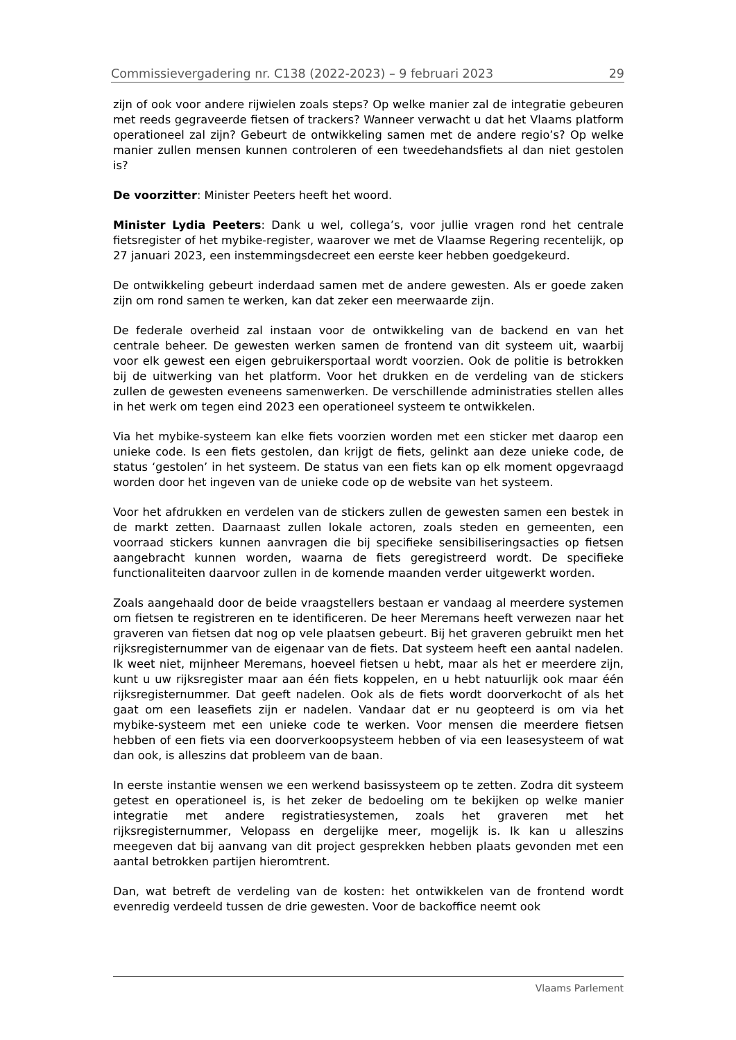Commissievergadering nr. C138 (2022-2023) – 9 februari 2023 29
zijn of ook voor andere rijwielen zoals steps? Op welke manier zal de integratie gebeuren met reeds gegraveerde fietsen of trackers? Wanneer verwacht u dat het Vlaams platform operationeel zal zijn? Gebeurt de ontwikkeling samen met de andere regio’s? Op welke manier zullen mensen kunnen controleren of een tweedehandsfiets al dan niet gestolen is?
De voorzitter: Minister Peeters heeft het woord.
Minister Lydia Peeters: Dank u wel, collega’s, voor jullie vragen rond het centrale fietsregister of het mybike-register, waarover we met de Vlaamse Regering recentelijk, op 27 januari 2023, een instemmingsdecreet een eerste keer hebben goedgekeurd.
De ontwikkeling gebeurt inderdaad samen met de andere gewesten. Als er goede zaken zijn om rond samen te werken, kan dat zeker een meerwaarde zijn.
De federale overheid zal instaan voor de ontwikkeling van de backend en van het centrale beheer. De gewesten werken samen de frontend van dit systeem uit, waarbij voor elk gewest een eigen gebruikersportaal wordt voorzien. Ook de politie is betrokken bij de uitwerking van het platform. Voor het drukken en de verdeling van de stickers zullen de gewesten eveneens samenwerken. De verschillende administraties stellen alles in het werk om tegen eind 2023 een operationeel systeem te ontwikkelen.
Via het mybike-systeem kan elke fiets voorzien worden met een sticker met daarop een unieke code. Is een fiets gestolen, dan krijgt de fiets, gelinkt aan deze unieke code, de status ‘gestolen’ in het systeem. De status van een fiets kan op elk moment opgevraagd worden door het ingeven van de unieke code op de website van het systeem.
Voor het afdrukken en verdelen van de stickers zullen de gewesten samen een bestek in de markt zetten. Daarnaast zullen lokale actoren, zoals steden en gemeenten, een voorraad stickers kunnen aanvragen die bij specifieke sensibiliseringsacties op fietsen aangebracht kunnen worden, waarna de fiets geregistreerd wordt. De specifieke functionaliteiten daarvoor zullen in de komende maanden verder uitgewerkt worden.
Zoals aangehaald door de beide vraagstellers bestaan er vandaag al meerdere systemen om fietsen te registreren en te identificeren. De heer Meremans heeft verwezen naar het graveren van fietsen dat nog op vele plaatsen gebeurt. Bij het graveren gebruikt men het rijksregisternummer van de eigenaar van de fiets. Dat systeem heeft een aantal nadelen. Ik weet niet, mijnheer Meremans, hoeveel fietsen u hebt, maar als het er meerdere zijn, kunt u uw rijksregister maar aan één fiets koppelen, en u hebt natuurlijk ook maar één rijksregisternummer. Dat geeft nadelen. Ook als de fiets wordt doorverkocht of als het gaat om een leasefiets zijn er nadelen. Vandaar dat er nu geopteerd is om via het mybike-systeem met een unieke code te werken. Voor mensen die meerdere fietsen hebben of een fiets via een doorverkoopsysteem hebben of via een leasesysteem of wat dan ook, is alleszins dat probleem van de baan.
In eerste instantie wensen we een werkend basissysteem op te zetten. Zodra dit systeem getest en operationeel is, is het zeker de bedoeling om te bekijken op welke manier integratie met andere registratiesystemen, zoals het graveren met het rijksregisternummer, Velopass en dergelijke meer, mogelijk is. Ik kan u alleszins meegeven dat bij aanvang van dit project gesprekken hebben plaats gevonden met een aantal betrokken partijen hieromtrent.
Dan, wat betreft de verdeling van de kosten: het ontwikkelen van de frontend wordt evenredig verdeeld tussen de drie gewesten. Voor de backoffice neemt ook
Vlaams Parlement